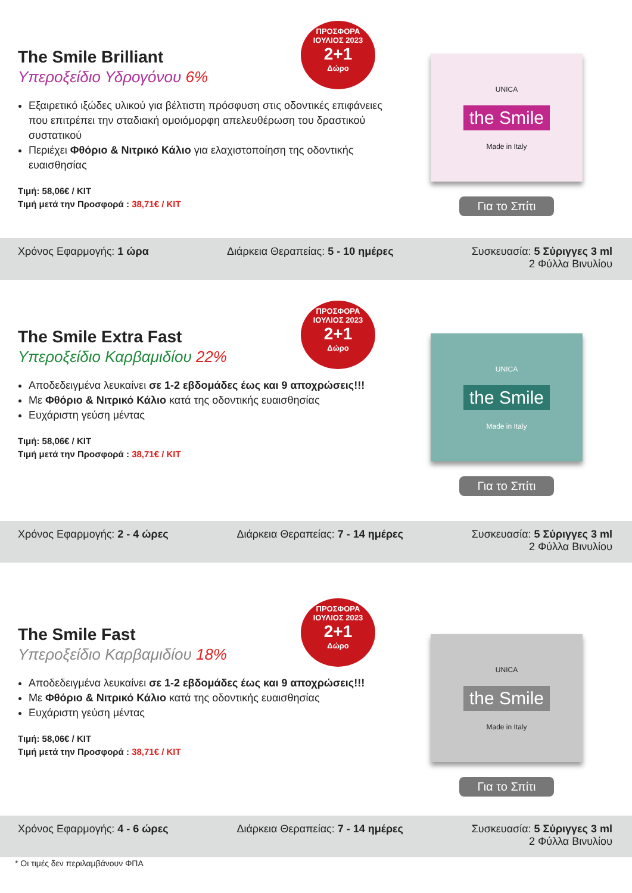The Smile Brilliant
Υπεροξείδιο Υδρογόνου 6%
Εξαιρετικό ιξώδες υλικού για βέλτιστη πρόσφυση στις οδοντικές επιφάνειες που επιτρέπει την σταδιακή ομοιόμορφη απελευθέρωση του δραστικού συστατικού
Περιέχει Φθόριο & Νιτρικό Κάλιο για ελαχιστοποίηση της οδοντικής ευαισθησίας
Τιμή: 58,06€ / KIT
Τιμή μετά την Προσφορά : 38,71€ / KIT
ΠΡΟΣΦΟΡΑ ΙΟΥΛΙΟΣ 2023
2+1
Δώρο
UNICA
the Smile
Made in Italy
Για το Σπίτι
Χρόνος Εφαρμογής: 1 ώρα Διάρκεια Θεραπείας: 5 - 10 ημέρες
Συσκευασία: 5 Σύριγγες 3 ml
2 Φύλλα Βινυλίου
The Smile Extra Fast
Υπεροξείδιο Καρβαμιδίου 22%
Αποδεδειγμένα λευκαίνει σε 1-2 εβδομάδες έως και 9 αποχρώσεις!!!
Με Φθόριο & Νιτρικό Κάλιο κατά της οδοντικής ευαισθησίας
Ευχάριστη γεύση μέντας
Τιμή: 58,06€ / KIT
Τιμή μετά την Προσφορά : 38,71€ / KIT
ΠΡΟΣΦΟΡΑ ΙΟΥΛΙΟΣ 2023
2+1
Δώρο
UNICA
the Smile
Made in Italy
Για το Σπίτι
Χρόνος Εφαρμογής: 2 - 4 ώρες Διάρκεια Θεραπείας: 7 - 14 ημέρες
Συσκευασία: 5 Σύριγγες 3 ml
2 Φύλλα Βινυλίου
The Smile Fast
Υπεροξείδιο Καρβαμιδίου 18%
Αποδεδειγμένα λευκαίνει σε 1-2 εβδομάδες έως και 9 αποχρώσεις!!!
Με Φθόριο & Νιτρικό Κάλιο κατά της οδοντικής ευαισθησίας
Ευχάριστη γεύση μέντας
Τιμή: 58,06€ / KIT
Τιμή μετά την Προσφορά : 38,71€ / KIT
ΠΡΟΣΦΟΡΑ ΙΟΥΛΙΟΣ 2023
2+1
Δώρο
UNICA
the Smile
Made in Italy
Για το Σπίτι
Χρόνος Εφαρμογής: 4 - 6 ώρες Διάρκεια Θεραπείας: 7 - 14 ημέρες
Συσκευασία: 5 Σύριγγες 3 ml
2 Φύλλα Βινυλίου
* Οι τιμές δεν περιλαμβάνουν ΦΠΑ